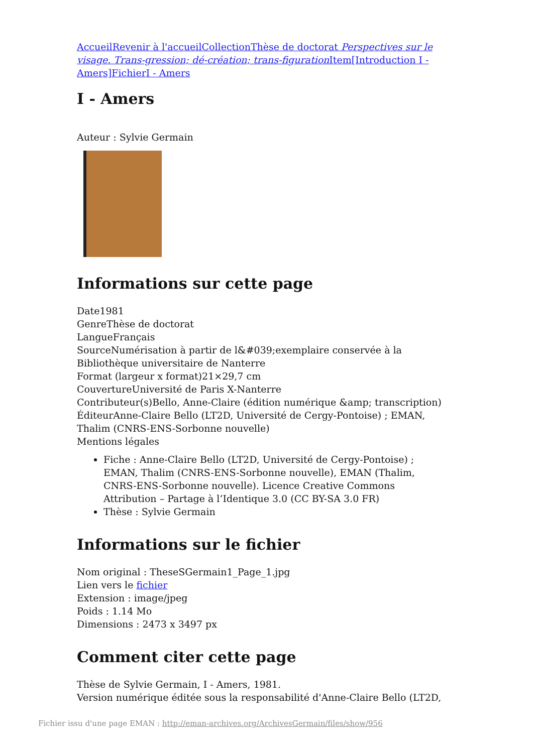Accueil Revenir à l'accueil Collection Thèse de doctorat Perspectives sur le visage. Trans-gression; dé-création; trans-figuration Item[Introduction I - Amers] Fichier I - Amers
I - Amers
Auteur : Sylvie Germain
Informations sur cette page
Date1981
GenreThèse de doctorat
LangueFrançais
SourceNumérisation à partir de l&#039;exemplaire conservée à la Bibliothèque universitaire de Nanterre
Format (largeur x format)21×29,7 cm
CouvertureUniversité de Paris X-Nanterre
Contributeur(s)Bello, Anne-Claire (édition numérique &amp; transcription)
ÉditeurAnne-Claire Bello (LT2D, Université de Cergy-Pontoise) ; EMAN, Thalim (CNRS-ENS-Sorbonne nouvelle)
Mentions légales
Fiche : Anne-Claire Bello (LT2D, Université de Cergy-Pontoise) ; EMAN, Thalim (CNRS-ENS-Sorbonne nouvelle), EMAN (Thalim, CNRS-ENS-Sorbonne nouvelle). Licence Creative Commons Attribution – Partage à l’Identique 3.0 (CC BY-SA 3.0 FR)
Thèse : Sylvie Germain
Informations sur le fichier
Nom original : TheseSGermain1_Page_1.jpg
Lien vers le fichier
Extension : image/jpeg
Poids : 1.14 Mo
Dimensions : 2473 x 3497 px
Comment citer cette page
Thèse de Sylvie Germain, I - Amers, 1981.
Version numérique éditée sous la responsabilité d'Anne-Claire Bello (LT2D,
Fichier issu d'une page EMAN : http://eman-archives.org/ArchivesGermain/files/show/956